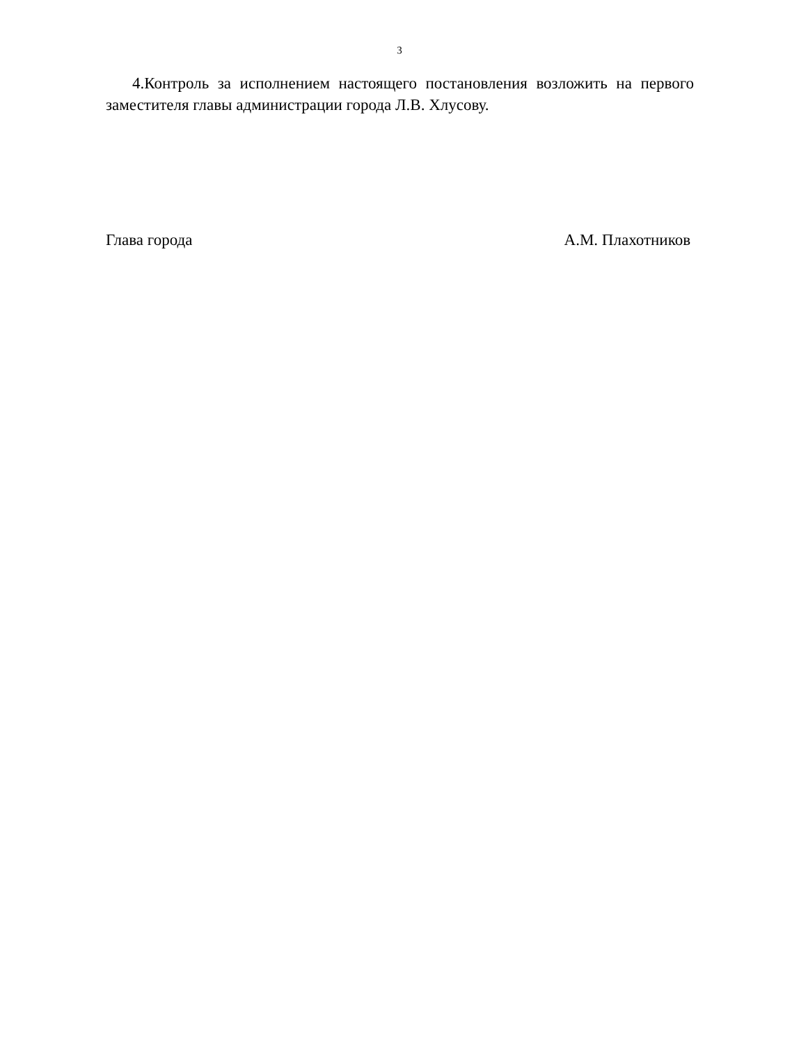3
4.Контроль за исполнением настоящего постановления возложить на первого заместителя главы администрации города Л.В. Хлусову.
Глава города А.М. Плахотников